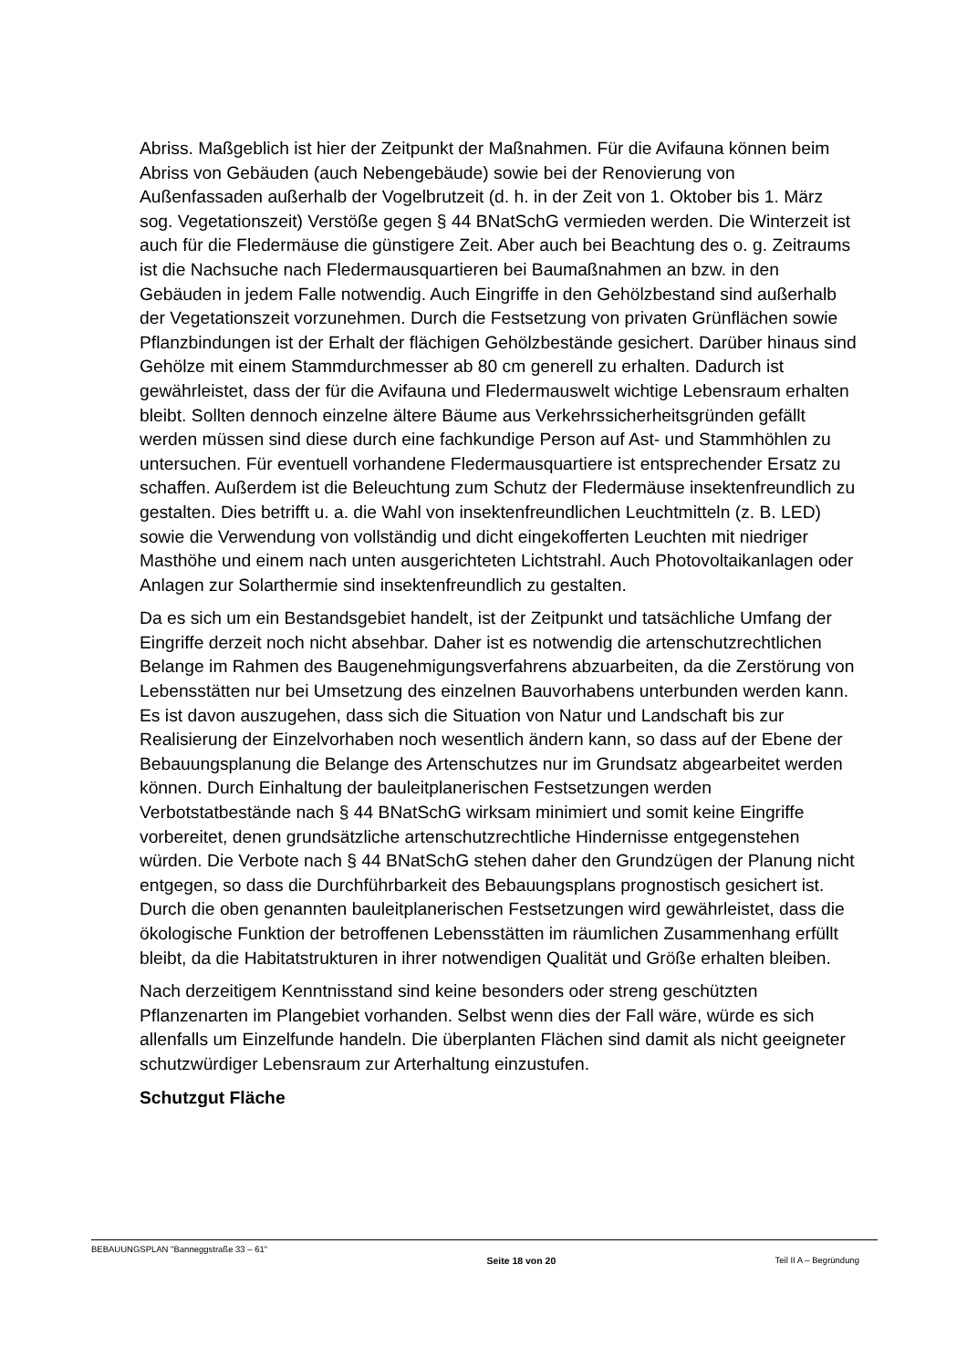Abriss. Maßgeblich ist hier der Zeitpunkt der Maßnahmen. Für die Avifauna können beim Abriss von Gebäuden (auch Nebengebäude) sowie bei der Renovierung von Außenfassaden außerhalb der Vogelbrutzeit (d. h. in der Zeit von 1. Oktober bis 1. März sog. Vegetationszeit) Verstöße gegen § 44 BNatSchG vermieden werden. Die Winterzeit ist auch für die Fledermäuse die günstigere Zeit. Aber auch bei Beachtung des o. g. Zeitraums ist die Nachsuche nach Fledermausquartieren bei Baumaßnahmen an bzw. in den Gebäuden in jedem Falle notwendig. Auch Eingriffe in den Gehölzbestand sind außerhalb der Vegetationszeit vorzunehmen. Durch die Festsetzung von privaten Grünflächen sowie Pflanzbindungen ist der Erhalt der flächigen Gehölzbestände gesichert. Darüber hinaus sind Gehölze mit einem Stammdurchmesser ab 80 cm generell zu erhalten. Dadurch ist gewährleistet, dass der für die Avifauna und Fledermauswelt wichtige Lebensraum erhalten bleibt. Sollten dennoch einzelne ältere Bäume aus Verkehrssicherheitsgründen gefällt werden müssen sind diese durch eine fachkundige Person auf Ast- und Stammhöhlen zu untersuchen. Für eventuell vorhandene Fledermausquartiere ist entsprechender Ersatz zu schaffen. Außerdem ist die Beleuchtung zum Schutz der Fledermäuse insektenfreundlich zu gestalten. Dies betrifft u. a. die Wahl von insektenfreundlichen Leuchtmitteln (z. B. LED) sowie die Verwendung von vollständig und dicht eingekofferten Leuchten mit niedriger Masthöhe und einem nach unten ausgerichteten Lichtstrahl. Auch Photovoltaikanlagen oder Anlagen zur Solarthermie sind insektenfreundlich zu gestalten.
Da es sich um ein Bestandsgebiet handelt, ist der Zeitpunkt und tatsächliche Umfang der Eingriffe derzeit noch nicht absehbar. Daher ist es notwendig die artenschutzrechtlichen Belange im Rahmen des Baugenehmigungsverfahrens abzuarbeiten, da die Zerstörung von Lebensstätten nur bei Umsetzung des einzelnen Bauvorhabens unterbunden werden kann. Es ist davon auszugehen, dass sich die Situation von Natur und Landschaft bis zur Realisierung der Einzelvorhaben noch wesentlich ändern kann, so dass auf der Ebene der Bebauungsplanung die Belange des Artenschutzes nur im Grundsatz abgearbeitet werden können. Durch Einhaltung der bauleitplanerischen Festsetzungen werden Verbotstatbestände nach § 44 BNatSchG wirksam minimiert und somit keine Eingriffe vorbereitet, denen grundsätzliche artenschutzrechtliche Hindernisse entgegenstehen würden. Die Verbote nach § 44 BNatSchG stehen daher den Grundzügen der Planung nicht entgegen, so dass die Durchführbarkeit des Bebauungsplans prognostisch gesichert ist. Durch die oben genannten bauleitplanerischen Festsetzungen wird gewährleistet, dass die ökologische Funktion der betroffenen Lebensstätten im räumlichen Zusammenhang erfüllt bleibt, da die Habitatstrukturen in ihrer notwendigen Qualität und Größe erhalten bleiben.
Nach derzeitigem Kenntnisstand sind keine besonders oder streng geschützten Pflanzenarten im Plangebiet vorhanden. Selbst wenn dies der Fall wäre, würde es sich allenfalls um Einzelfunde handeln. Die überplanten Flächen sind damit als nicht geeigneter schutzwürdiger Lebensraum zur Arterhaltung einzustufen.
Schutzgut Fläche
BEBAUUNGSPLAN "Banneggstraße 33 – 61" Seite 18 von 20 Teil II A – Begründung